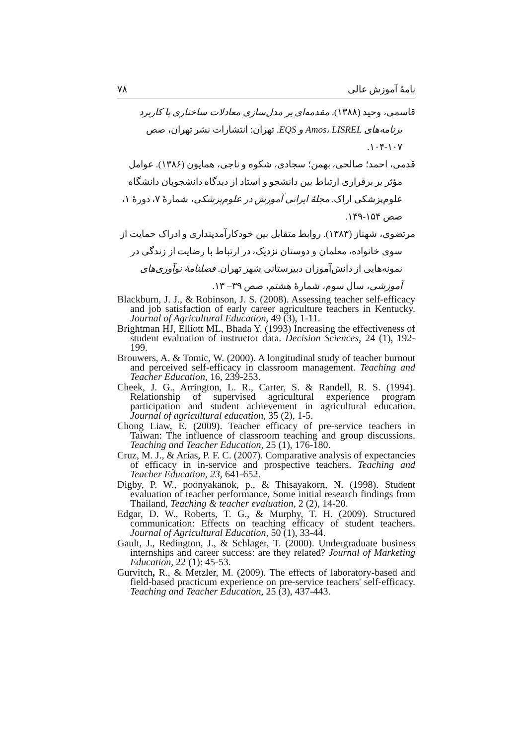نامهٔ آموزش عالی ۷۸
قاسمی، وحید (۱۳۸۸). مقدمه‌ای بر مدل‌سازی معادلات ساختاری با کاربرد برنامه‌های Amos، LISREL و EQS. تهران: انتشارات نشر تهران، صص ۱۰۷-۱۰۴.
قدمی، احمد؛ صالحی، بهمن؛ سجادی، شکوه و ناجی، همایون (۱۳۸۶). عوامل مؤثر بر برقراری ارتباط بین دانشجو و استاد از دیدگاه دانشجویان دانشگاه علوم‌پزشکی اراک. مجلهٔ ایرانی آموزش در علوم‌پزشکی، شمارهٔ ۷، دورهٔ ۱، صص ۱۵۴-۱۴۹.
مرتضوی، شهناز (۱۳۸۳). روابط متقابل بین خودکارآمدپنداری و ادراک حمایت از سوی خانواده، معلمان و دوستان نزدیک، در ارتباط با رضایت از زندگی در نمونه‌هایی از دانش‌آموزان دبیرستانی شهر تهران. فصلنامهٔ نوآوری‌های آموزشی، سال سوم، شمارهٔ هشتم، صص ۳۹– ۱۳.
Blackburn, J. J., & Robinson, J. S. (2008). Assessing teacher self-efficacy and job satisfaction of early career agriculture teachers in Kentucky. Journal of Agricultural Education, 49 (3), 1-11.
Brightman HJ, Elliott ML, Bhada Y. (1993) Increasing the effectiveness of student evaluation of instructor data. Decision Sciences, 24 (1), 192-199.
Brouwers, A. & Tomic, W. (2000). A longitudinal study of teacher burnout and perceived self-efficacy in classroom management. Teaching and Teacher Education, 16, 239-253.
Cheek, J. G., Arrington, L. R., Carter, S. & Randell, R. S. (1994). Relationship of supervised agricultural experience program participation and student achievement in agricultural education. Journal of agricultural education, 35 (2), 1-5.
Chong Liaw, E. (2009). Teacher efficacy of pre-service teachers in Taiwan: The influence of classroom teaching and group discussions. Teaching and Teacher Education, 25 (1), 176-180.
Cruz, M. J., & Arias, P. F. C. (2007). Comparative analysis of expectancies of efficacy in in-service and prospective teachers. Teaching and Teacher Education, 23, 641-652.
Digby, P. W., poonyakanok, p., & Thisayakorn, N. (1998). Student evaluation of teacher performance, Some initial research findings from Thailand, Teaching & teacher evaluation, 2 (2), 14-20.
Edgar, D. W., Roberts, T. G., & Murphy, T. H. (2009). Structured communication: Effects on teaching efficacy of student teachers. Journal of Agricultural Education, 50 (1), 33-44.
Gault, J., Redington, J., & Schlager, T. (2000). Undergraduate business internships and career success: are they related? Journal of Marketing Education, 22 (1): 45-53.
Gurvitch, R., & Metzler, M. (2009). The effects of laboratory-based and field-based practicum experience on pre-service teachers' self-efficacy. Teaching and Teacher Education, 25 (3), 437-443.